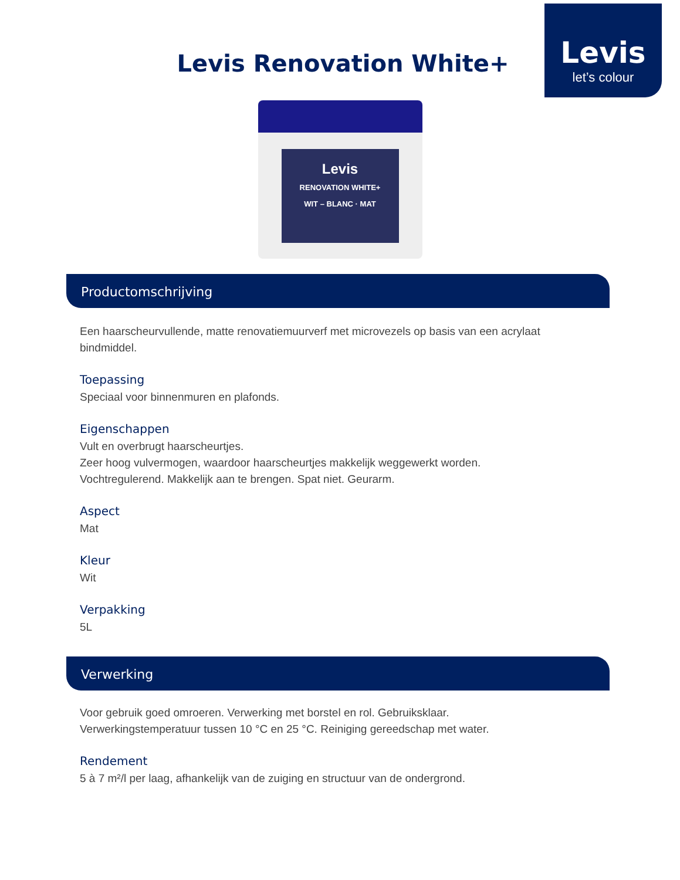Levis
let’s colour
Levis Renovation White+
Levis
RENOVATION WHITE+
WIT – BLANC · MAT
Productomschrijving
Een haarscheurvullende, matte renovatiemuurverf met microvezels op basis van een acrylaat bindmiddel.
Toepassing
Speciaal voor binnenmuren en plafonds.
Eigenschappen
Vult en overbrugt haarscheurtjes.
Zeer hoog vulvermogen, waardoor haarscheurtjes makkelijk weggewerkt worden.
Vochtregulerend. Makkelijk aan te brengen. Spat niet. Geurarm.
Aspect
Mat
Kleur
Wit
Verpakking
5L
Verwerking
Voor gebruik goed omroeren. Verwerking met borstel en rol. Gebruiksklaar.
Verwerkingstemperatuur tussen 10 °C en 25 °C. Reiniging gereedschap met water.
Rendement
5 à 7 m²/l per laag, afhankelijk van de zuiging en structuur van de ondergrond.